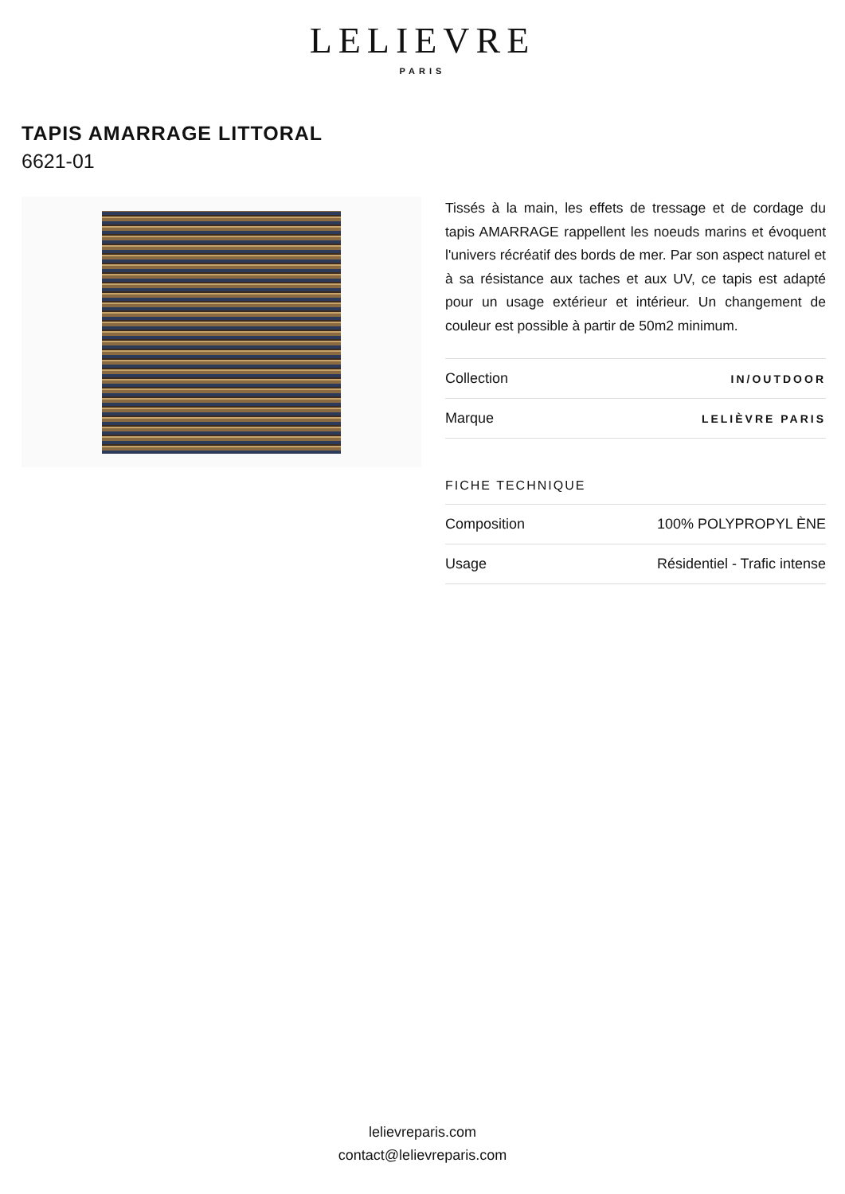LELIEVRE
PARIS
TAPIS AMARRAGE LITTORAL
6621-01
Tissés à la main, les effets de tressage et de cordage du tapis AMARRAGE rappellent les noeuds marins et évoquent l'univers récréatif des bords de mer. Par son aspect naturel et à sa résistance aux taches et aux UV, ce tapis est adapté pour un usage extérieur et intérieur. Un changement de couleur est possible à partir de 50m2 minimum.
| Collection | IN/OUTDOOR |
| Marque | LELIÈVRE PARIS |
FICHE TECHNIQUE
| Composition | 100% POLYPROPYL ÈNE |
| Usage | Résidentiel - Trafic intense |
lelievreparis.com
contact@lelievreparis.com